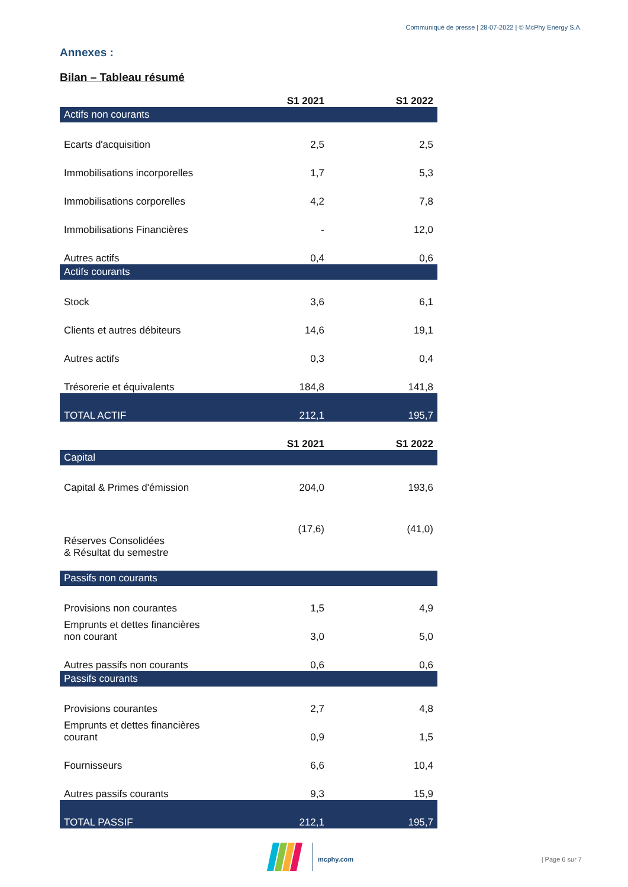Communiqué de presse | 28-07-2022 | © McPhy Energy S.A.
Annexes :
Bilan – Tableau résumé
| | S1 2021 | S1 2022 |
| --- | --- | --- |
| Actifs non courants | | |
| Ecarts d'acquisition | 2,5 | 2,5 |
| Immobilisations incorporelles | 1,7 | 5,3 |
| Immobilisations corporelles | 4,2 | 7,8 |
| Immobilisations Financières | - | 12,0 |
| Autres actifs | 0,4 | 0,6 |
| Actifs courants | | |
| Stock | 3,6 | 6,1 |
| Clients et autres débiteurs | 14,6 | 19,1 |
| Autres actifs | 0,3 | 0,4 |
| Trésorerie et équivalents | 184,8 | 141,8 |
| TOTAL ACTIF | 212,1 | 195,7 |
| | S1 2021 | S1 2022 |
| --- | --- | --- |
| Capital | | |
| Capital & Primes d'émission | 204,0 | 193,6 |
| Réserves Consolidées & Résultat du semestre | (17,6) | (41,0) |
| Passifs non courants | | |
| Provisions non courantes | 1,5 | 4,9 |
| Emprunts et dettes financières non courant | 3,0 | 5,0 |
| Autres passifs non courants | 0,6 | 0,6 |
| Passifs courants | | |
| Provisions courantes | 2,7 | 4,8 |
| Emprunts et dettes financières courant | 0,9 | 1,5 |
| Fournisseurs | 6,6 | 10,4 |
| Autres passifs courants | 9,3 | 15,9 |
| TOTAL PASSIF | 212,1 | 195,7 |
mcphy.com
| Page 6 sur 7